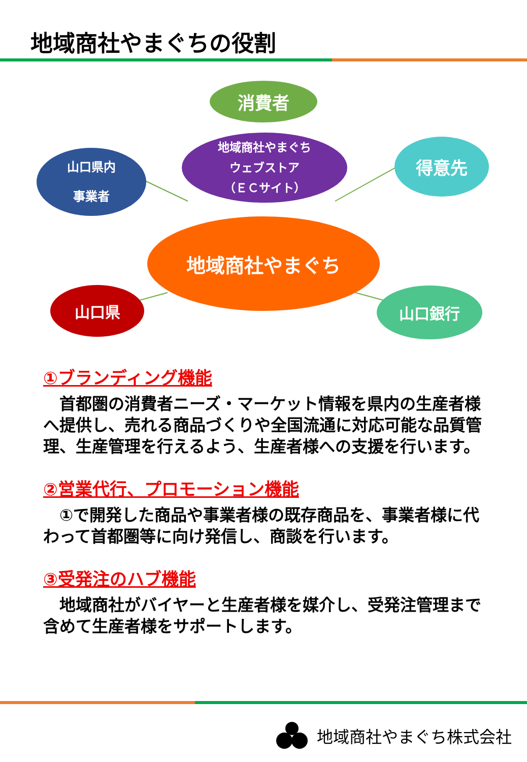地域商社やまぐちの役割
消費者
地域商社やまぐち
ウェブストア
（ＥＣサイト）
山口県内
事業者
得意先
地域商社やまぐち
山口県 山口銀行
①ブランディング機能
　首都圏の消費者ニーズ・マーケット情報を県内の生産者様へ提供し、売れる商品づくりや全国流通に対応可能な品質管理、生産管理を行えるよう、生産者様への支援を行います。
②営業代行、プロモーション機能
　①で開発した商品や事業者様の既存商品を、事業者様に代わって首都圏等に向け発信し、商談を行います。
③受発注のハブ機能
　地域商社がバイヤーと生産者様を媒介し、受発注管理まで含めて生産者様をサポートします。
地域商社やまぐち株式会社